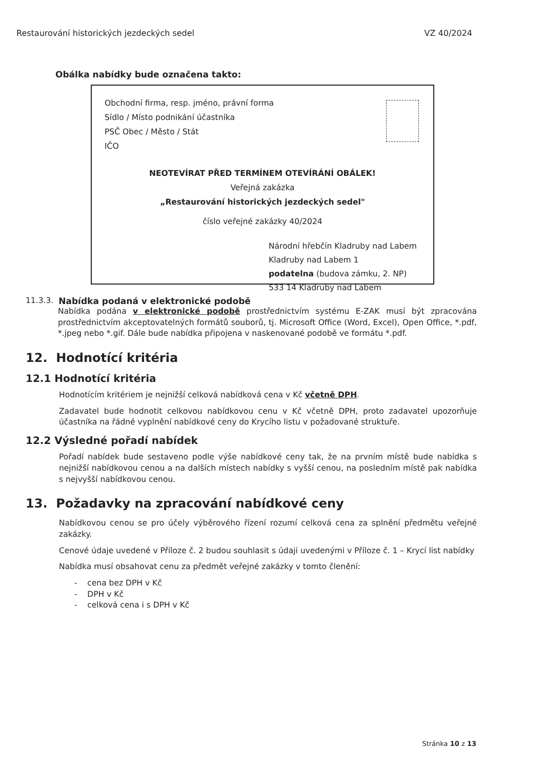Restaurování historických jezdeckých sedel VZ 40/2024
Obálka nabídky bude označena takto:
Obchodní firma, resp. jméno, právní forma
Sídlo / Místo podnikání účastníka
PSČ Obec / Město / Stát
IČO
NEOTEVÍRAT PŘED TERMÍNEM OTEVÍRÁNÍ OBÁLEK!
Veřejná zakázka
„Restaurování historických jezdeckých sedel"
číslo veřejné zakázky 40/2024
Národní hřebčín Kladruby nad Labem
Kladruby nad Labem 1
podatelna (budova zámku, 2. NP)
533 14 Kladruby nad Labem
11.3.3. Nabídka podaná v elektronické podobě
Nabídka podána v elektronické podobě prostřednictvím systému E-ZAK musí být zpracována prostřednictvím akceptovatelných formátů souborů, tj. Microsoft Office (Word, Excel), Open Office, *.pdf, *.jpeg nebo *.gif. Dále bude nabídka připojena v naskenované podobě ve formátu *.pdf.
12. Hodnotící kritéria
12.1 Hodnotící kritéria
Hodnotícím kritériem je nejnižší celková nabídková cena v Kč včetně DPH.
Zadavatel bude hodnotit celkovou nabídkovou cenu v Kč včetně DPH, proto zadavatel upozorňuje účastníka na řádné vyplnění nabídkové ceny do Krycího listu v požadované struktuře.
12.2 Výsledné pořadí nabídek
Pořadí nabídek bude sestaveno podle výše nabídkové ceny tak, že na prvním místě bude nabídka s nejnižší nabídkovou cenou a na dalších místech nabídky s vyšší cenou, na posledním místě pak nabídka s nejvyšší nabídkovou cenou.
13. Požadavky na zpracování nabídkové ceny
Nabídkovou cenou se pro účely výběrového řízení rozumí celková cena za splnění předmětu veřejné zakázky.
Cenové údaje uvedené v Příloze č. 2 budou souhlasit s údaji uvedenými v Příloze č. 1 – Krycí list nabídky
Nabídka musí obsahovat cenu za předmět veřejné zakázky v tomto členění:
- cena bez DPH v Kč
- DPH v Kč
- celková cena i s DPH v Kč
Stránka 10 z 13